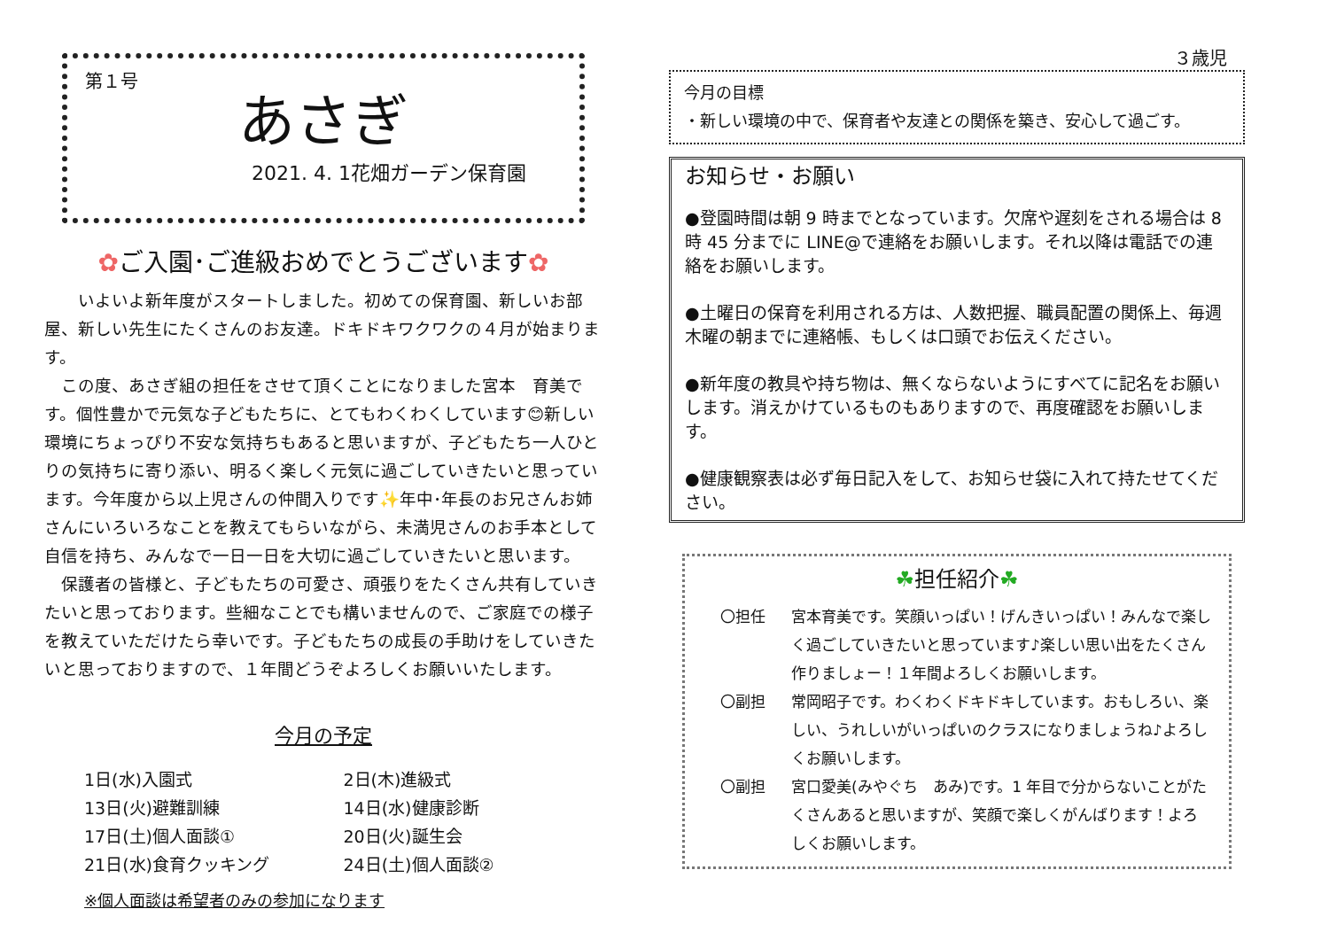第１号
あさぎ
2021. 4. 1花畑ガーデン保育園
✿ご入園･ご進級おめでとうございます✿
　　いよいよ新年度がスタートしました。初めての保育園、新しいお部屋、新しい先生にたくさんのお友達。ドキドキワクワクの４月が始まります。
　この度、あさぎ組の担任をさせて頂くことになりました宮本　育美です。個性豊かで元気な子どもたちに、とてもわくわくしています😊新しい環境にちょっぴり不安な気持ちもあると思いますが、子どもたち一人ひとりの気持ちに寄り添い、明るく楽しく元気に過ごしていきたいと思っています。今年度から以上児さんの仲間入りです✨年中･年長のお兄さんお姉さんにいろいろなことを教えてもらいながら、未満児さんのお手本として自信を持ち、みんなで一日一日を大切に過ごしていきたいと思います。
　保護者の皆様と、子どもたちの可愛さ、頑張りをたくさん共有していきたいと思っております。些細なことでも構いませんので、ご家庭での様子を教えていただけたら幸いです。子どもたちの成長の手助けをしていきたいと思っておりますので、１年間どうぞよろしくお願いいたします。
今月の予定
1日(水)入園式
2日(木)進級式
13日(火)避難訓練
14日(水)健康診断
17日(土)個人面談①
20日(火)誕生会
21日(水)食育クッキング
24日(土)個人面談②
※個人面談は希望者のみの参加になります
３歳児
今月の目標
・新しい環境の中で、保育者や友達との関係を築き、安心して過ごす。
お知らせ・お願い
●登園時間は朝 9 時までとなっています。欠席や遅刻をされる場合は 8 時 45 分までに LINE@で連絡をお願いします。それ以降は電話での連絡をお願いします。
●土曜日の保育を利用される方は、人数把握、職員配置の関係上、毎週木曜の朝までに連絡帳、もしくは口頭でお伝えください。
●新年度の教具や持ち物は、無くならないようにすべてに記名をお願いします。消えかけているものもありますので、再度確認をお願いします。
●健康観察表は必ず毎日記入をして、お知らせ袋に入れて持たせてください。
☘担任紹介☘
〇担任 宮本育美です。笑顔いっぱい！げんきいっぱい！みんなで楽しく過ごしていきたいと思っています♪楽しい思い出をたくさん作りましょー！１年間よろしくお願いします。
〇副担 常岡昭子です。わくわくドキドキしています。おもしろい、楽しい、うれしいがいっぱいのクラスになりましょうね♪よろしくお願いします。
〇副担 宮口愛美(みやぐち　あみ)です。1 年目で分からないことがたくさんあると思いますが、笑顔で楽しくがんばります！よろしくお願いします。